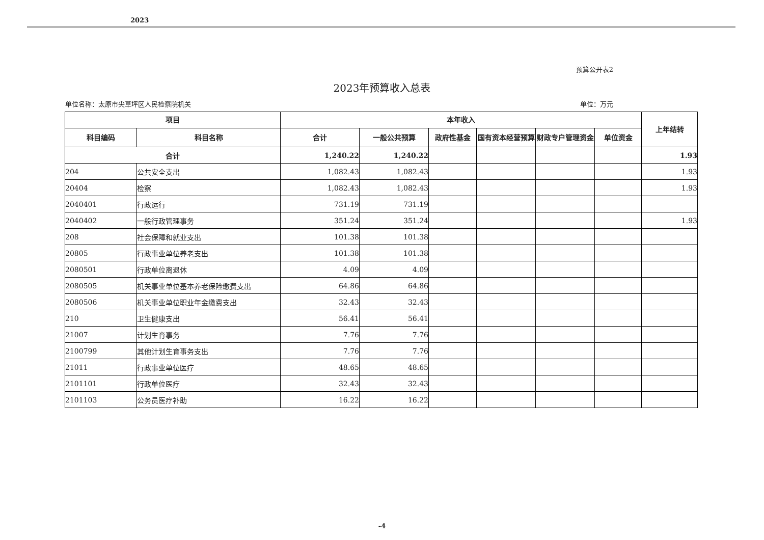2023
预算公开表2
2023年预算收入总表
单位名称：太原市尖草坪区人民检察院机关 单位：万元
| 项目 | | 本年收入 | | | | | | 上年结转 |
| --- | --- | --- | --- | --- | --- | --- | --- | --- |
| 科目编码 | 科目名称 | 合计 | 一般公共预算 | 政府性基金 | 国有资本经营预算 | 财政专户管理资金 | 单位资金 | |
| 合计 | | 1,240.22 | 1,240.22 | | | | | 1.93 |
| 204 | 公共安全支出 | 1,082.43 | 1,082.43 | | | | | 1.93 |
| 20404 | 检察 | 1,082.43 | 1,082.43 | | | | | 1.93 |
| 2040401 | 行政运行 | 731.19 | 731.19 | | | | | |
| 2040402 | 一般行政管理事务 | 351.24 | 351.24 | | | | | 1.93 |
| 208 | 社会保障和就业支出 | 101.38 | 101.38 | | | | | |
| 20805 | 行政事业单位养老支出 | 101.38 | 101.38 | | | | | |
| 2080501 | 行政单位离退休 | 4.09 | 4.09 | | | | | |
| 2080505 | 机关事业单位基本养老保险缴费支出 | 64.86 | 64.86 | | | | | |
| 2080506 | 机关事业单位职业年金缴费支出 | 32.43 | 32.43 | | | | | |
| 210 | 卫生健康支出 | 56.41 | 56.41 | | | | | |
| 21007 | 计划生育事务 | 7.76 | 7.76 | | | | | |
| 2100799 | 其他计划生育事务支出 | 7.76 | 7.76 | | | | | |
| 21011 | 行政事业单位医疗 | 48.65 | 48.65 | | | | | |
| 2101101 | 行政单位医疗 | 32.43 | 32.43 | | | | | |
| 2101103 | 公务员医疗补助 | 16.22 | 16.22 | | | | | |
-4